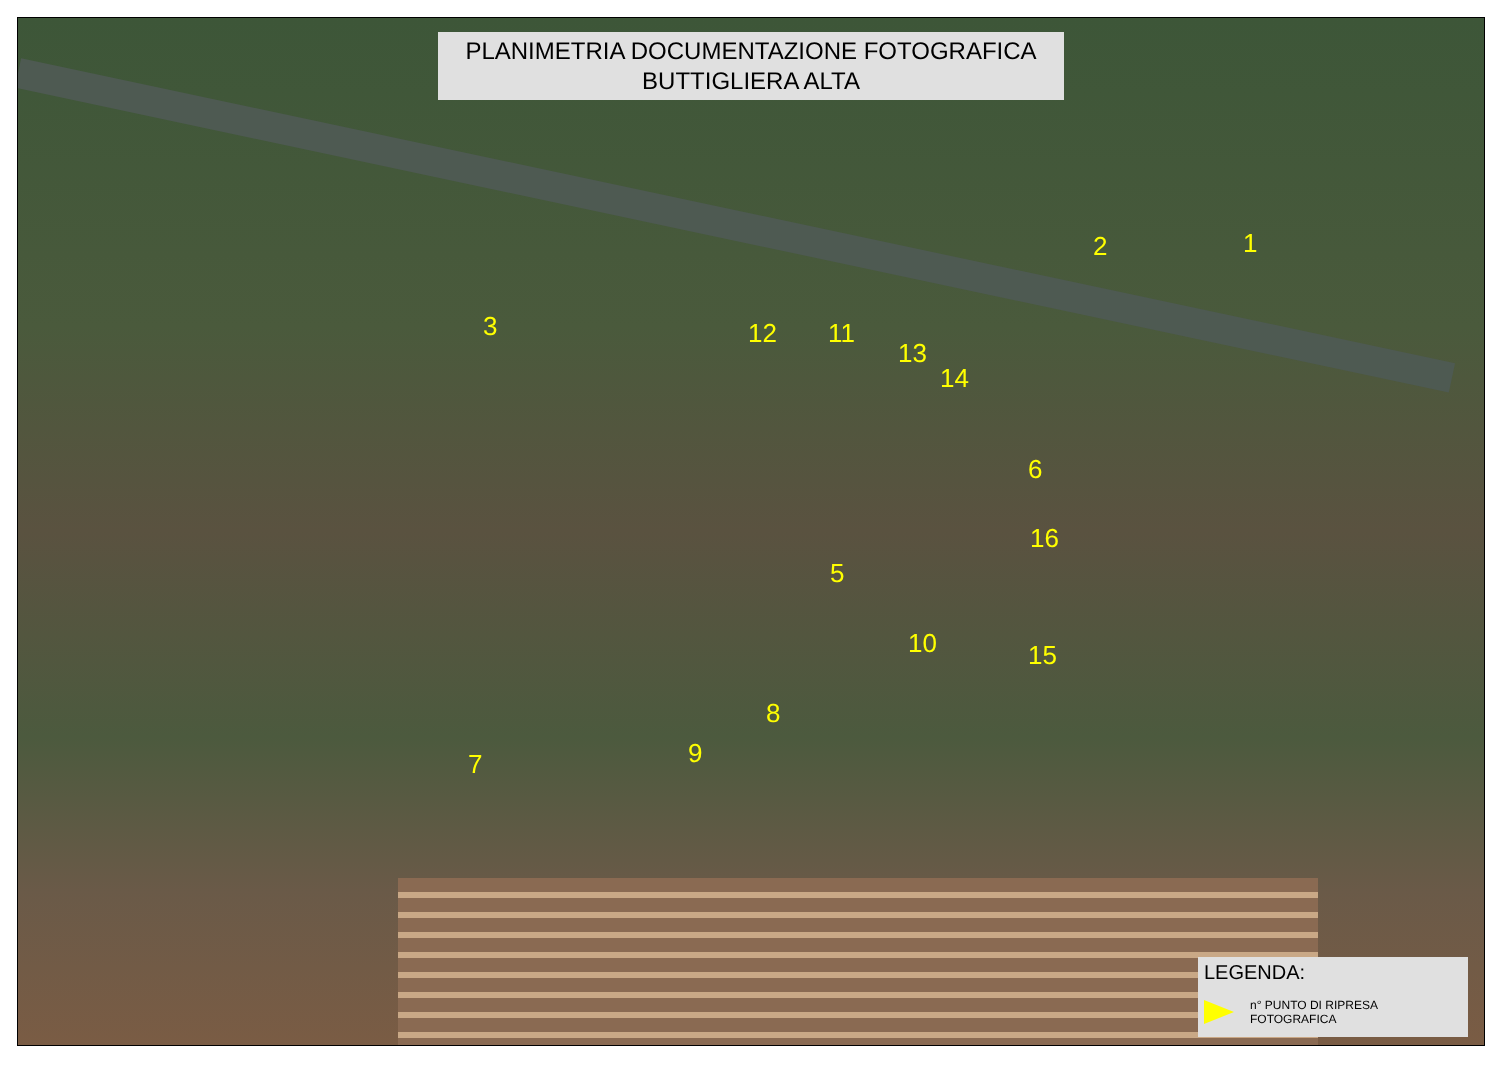PLANIMETRIA DOCUMENTAZIONE FOTOGRAFICA
BUTTIGLIERA ALTA
1 2
3
5
6
7
8
9
10
11 12
13
14
15
16
LEGENDA:
n° PUNTO DI RIPRESA FOTOGRAFICA